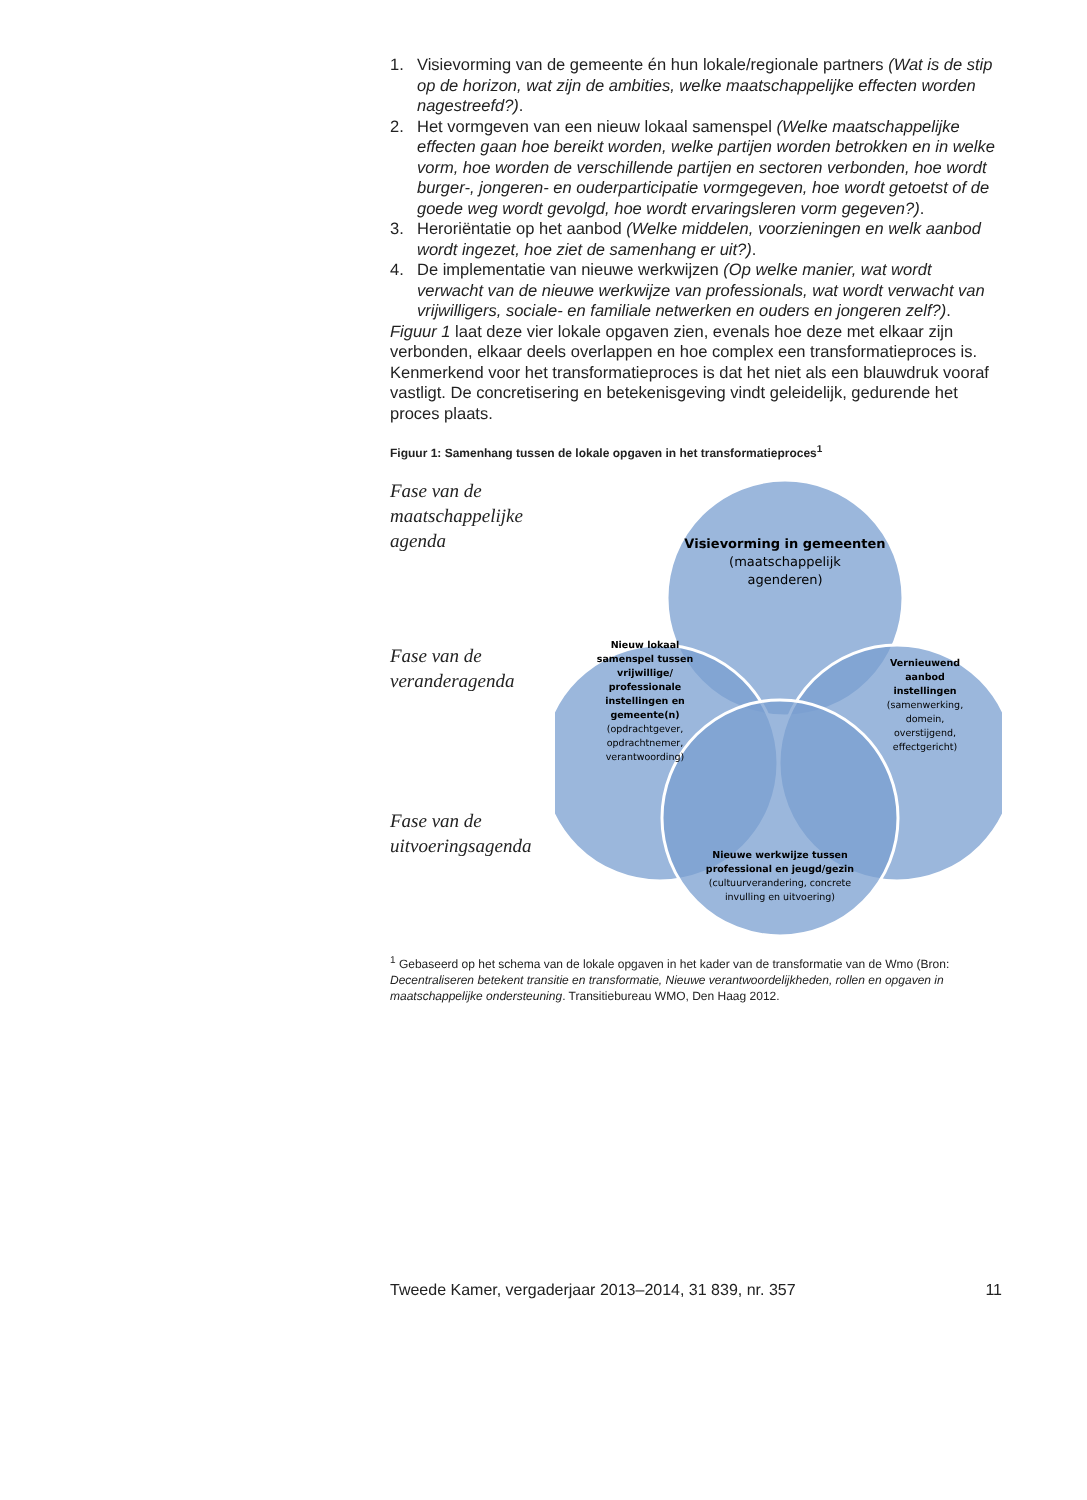1. Visievorming van de gemeente én hun lokale/regionale partners (Wat is de stip op de horizon, wat zijn de ambities, welke maatschappelijke effecten worden nagestreefd?).
2. Het vormgeven van een nieuw lokaal samenspel (Welke maatschappelijke effecten gaan hoe bereikt worden, welke partijen worden betrokken en in welke vorm, hoe worden de verschillende partijen en sectoren verbonden, hoe wordt burger-, jongeren- en ouderparticipatie vormgegeven, hoe wordt getoetst of de goede weg wordt gevolgd, hoe wordt ervaringsleren vorm gegeven?).
3. Heroriëntatie op het aanbod (Welke middelen, voorzieningen en welk aanbod wordt ingezet, hoe ziet de samenhang er uit?).
4. De implementatie van nieuwe werkwijzen (Op welke manier, wat wordt verwacht van de nieuwe werkwijze van professionals, wat wordt verwacht van vrijwilligers, sociale- en familiale netwerken en ouders en jongeren zelf?).
Figuur 1 laat deze vier lokale opgaven zien, evenals hoe deze met elkaar zijn verbonden, elkaar deels overlappen en hoe complex een transformatieproces is. Kenmerkend voor het transformatieproces is dat het niet als een blauwdruk vooraf vastligt. De concretisering en betekenisgeving vindt geleidelijk, gedurende het proces plaats.
Figuur 1: Samenhang tussen de lokale opgaven in het transformatieproces<sup>1</sup>
Fase van de maatschappelijke agenda
Fase van de veranderagenda
Fase van de uitvoeringsagenda
Visievorming in gemeenten
(maatschappelijk
agenderen)
Nieuw lokaal
samenspel tussen
vrijwillige/
professionale
instellingen en
gemeente(n)
(opdrachtgever,
opdrachtnemer,
verantwoording)
Vernieuwend
aanbod
instellingen
(samenwerking,
domein,
overstijgend,
effectgericht)
Nieuwe werkwijze tussen
professional en jeugd/gezin
(cultuurverandering, concrete
invulling en uitvoering)
<sup>1</sup> Gebaseerd op het schema van de lokale opgaven in het kader van de transformatie van de Wmo (Bron: Decentraliseren betekent transitie en transformatie, Nieuwe verantwoordelijkheden, rollen en opgaven in maatschappelijke ondersteuning. Transitiebureau WMO, Den Haag 2012.
Tweede Kamer, vergaderjaar 2013–2014, 31 839, nr. 357 11